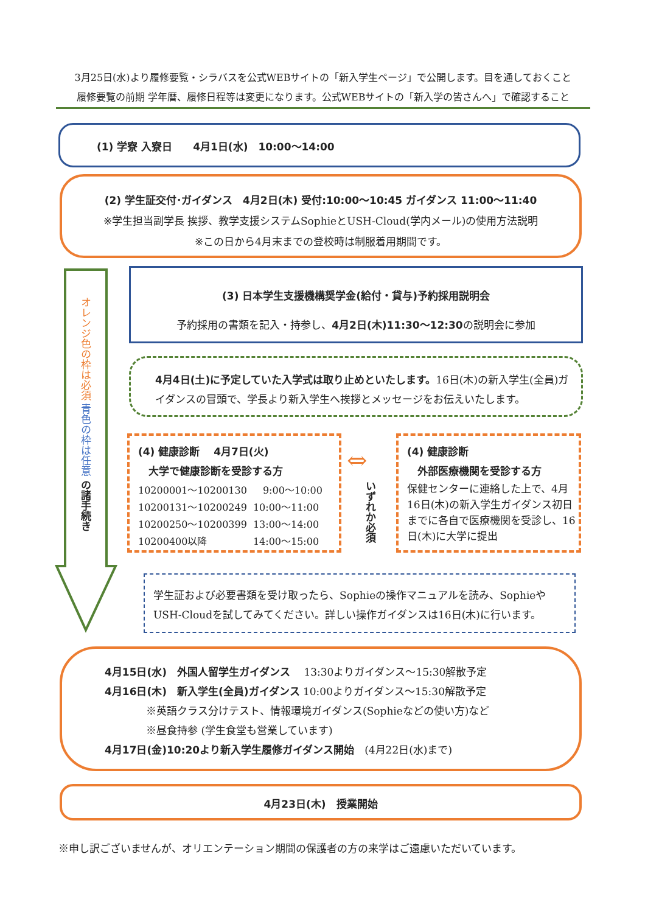3月25日(水)より履修要覧・シラバスを公式WEBサイトの「新入学生ページ」で公開します。目を通しておくこと
履修要覧の前期 学年暦、履修日程等は変更になります。公式WEBサイトの「新入学の皆さんへ」で確認すること
(1) 学寮 入寮日　　4月1日(水)　10:00～14:00
(2) 学生証交付･ガイダンス　4月2日(木) 受付:10:00～10:45 ガイダンス 11:00～11:40
※学生担当副学長 挨拶、教学支援システムSophieとUSH-Cloud(学内メール)の使用方法説明
※この日から4月末までの登校時は制服着用期間です。
オレンジ色の枠は必須 青色の枠は任意 の諸手続き
(3) 日本学生支援機構奨学金(給付・貸与)予約採用説明会
予約採用の書類を記入・持参し、4月2日(木)11:30～12:30の説明会に参加
4月4日(土)に予定していた入学式は取り止めといたします。16日(木)の新入学生(全員)ガイダンスの冒頭で、学長より新入学生へ挨拶とメッセージをお伝えいたします。
(4) 健康診断　 4月7日(火)
　大学で健康診断を受診する方
| 10200001～10200130 | 9:00～10:00 |
| 10200131～10200249 | 10:00～11:00 |
| 10200250～10200399 | 13:00～14:00 |
| 10200400以降 | 14:00～15:00 |
⇔
いずれか必須
(4) 健康診断
　外部医療機関を受診する方
保健センターに連絡した上で、4月16日(木)の新入学生ガイダンス初日までに各自で医療機関を受診し、16日(木)に大学に提出
学生証および必要書類を受け取ったら、Sophieの操作マニュアルを読み、SophieやUSH-Cloudを試してみてください。詳しい操作ガイダンスは16日(木)に行います。
4月15日(水)　外国人留学生ガイダンス　 13:30よりガイダンス～15:30解散予定
4月16日(木)　新入学生(全員)ガイダンス 10:00よりガイダンス～15:30解散予定
　　　　※英語クラス分けテスト、情報環境ガイダンス(Sophieなどの使い方)など
　　　　※昼食持参 (学生食堂も営業しています)
4月17日(金)10:20より新入学生履修ガイダンス開始　(4月22日(水)まで)
4月23日(木)　授業開始
※申し訳ございませんが、オリエンテーション期間の保護者の方の来学はご遠慮いただいています。